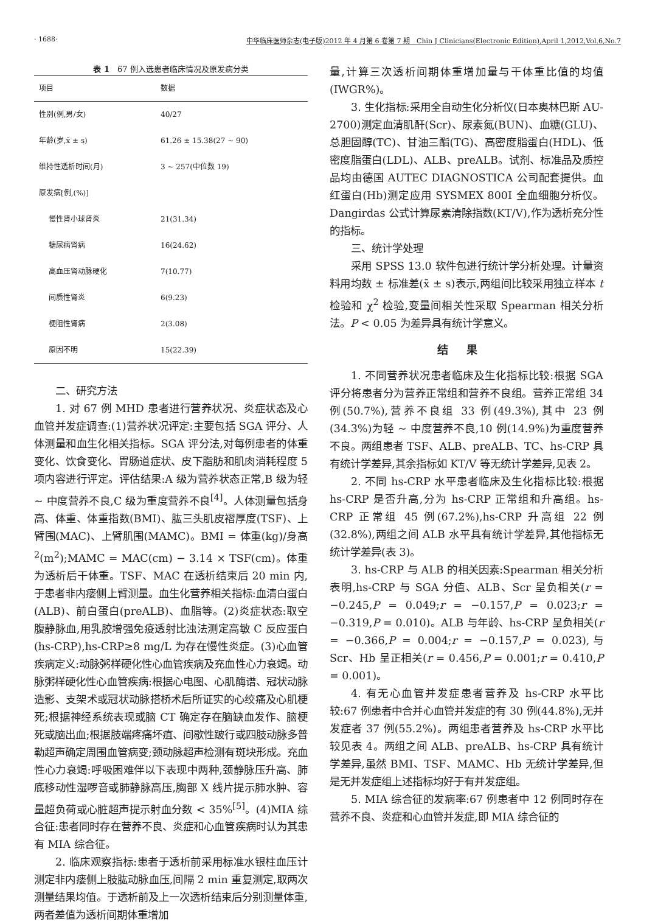· 1688· 中华临床医师杂志(电子版)2012 年 4 月第 6 卷第 7 期　Chin J Clinicians(Electronic Edition),April 1,2012,Vol.6,No.7
表 1　67 例入选患者临床情况及原发病分类
| 项目 | 数据 |
| --- | --- |
| 性别(例,男/女) | 40/27 |
| 年龄(岁,x̄ ± s) | 61.26 ± 15.38(27 ~ 90) |
| 维持性透析时间(月) | 3 ~ 257(中位数 19) |
| 原发病[例,(%)] | |
| 慢性肾小球肾炎 | 21(31.34) |
| 糖尿病肾病 | 16(24.62) |
| 高血压肾动脉硬化 | 7(10.77) |
| 间质性肾炎 | 6(9.23) |
| 梗阻性肾病 | 2(3.08) |
| 原因不明 | 15(22.39) |
二、研究方法
1. 对 67 例 MHD 患者进行营养状况、炎症状态及心血管并发症调查:(1)营养状况评定:主要包括 SGA 评分、人体测量和血生化相关指标。SGA 评分法,对每例患者的体重变化、饮食变化、胃肠道症状、皮下脂肪和肌肉消耗程度 5 项内容进行评定。评估结果:A 级为营养状态正常,B 级为轻 ~ 中度营养不良,C 级为重度营养不良<sup>[4]</sup>。人体测量包括身高、体重、体重指数(BMI)、肱三头肌皮褶厚度(TSF)、上臂围(MAC)、上臂肌围(MAMC)。BMI = 体重(kg)/身高<sup>2</sup>(m<sup>2</sup>);MAMC = MAC(cm) − 3.14 × TSF(cm)。体重为透析后干体重。TSF、MAC 在透析结束后 20 min 内,于患者非内瘘侧上臂测量。血生化营养相关指标:血清白蛋白(ALB)、前白蛋白(preALB)、血脂等。(2)炎症状态:取空腹静脉血,用乳胶增强免疫透射比浊法测定高敏 C 反应蛋白(hs-CRP),hs-CRP≥8 mg/L 为存在慢性炎症。(3)心血管疾病定义:动脉粥样硬化性心血管疾病及充血性心力衰竭。动脉粥样硬化性心血管疾病:根据心电图、心肌酶谱、冠状动脉造影、支架术或冠状动脉搭桥术后所证实的心绞痛及心肌梗死;根据神经系统表现或脑 CT 确定存在脑缺血发作、脑梗死或脑出血;根据肢端疼痛坏疽、间歇性跛行或四肢动脉多普勒超声确定周围血管病变;颈动脉超声检测有斑块形成。充血性心力衰竭:呼吸困难伴以下表现中两种,颈静脉压升高、肺底移动性湿啰音或肺静脉高压,胸部 X 线片提示肺水肿、容量超负荷或心脏超声提示射血分数 < 35%<sup>[5]</sup>。(4)MIA 综合征:患者同时存在营养不良、炎症和心血管疾病时认为其患有 MIA 综合征。
2. 临床观察指标:患者于透析前采用标准水银柱血压计测定非内瘘侧上肢肱动脉血压,间隔 2 min 重复测定,取两次测量结果均值。于透析前及上一次透析结束后分别测量体重,两者差值为透析间期体重增加
量,计算三次透析间期体重增加量与干体重比值的均值(IWGR%)。
3. 生化指标:采用全自动生化分析仪(日本奥林巴斯 AU-2700)测定血清肌酐(Scr)、尿素氮(BUN)、血糖(GLU)、总胆固醇(TC)、甘油三酯(TG)、高密度脂蛋白(HDL)、低密度脂蛋白(LDL)、ALB、preALB。试剂、标准品及质控品均由德国 AUTEC DIAGNOSTICA 公司配套提供。血红蛋白(Hb)测定应用 SYSMEX 800I 全血细胞分析仪。Dangirdas 公式计算尿素清除指数(KT/V),作为透析充分性的指标。
三、统计学处理
采用 SPSS 13.0 软件包进行统计学分析处理。计量资料用均数 ± 标准差(x̄ ± s)表示,两组间比较采用独立样本 t 检验和 χ<sup>2</sup> 检验,变量间相关性采取 Spearman 相关分析法。P < 0.05 为差异具有统计学意义。
结果
1. 不同营养状况患者临床及生化指标比较:根据 SGA 评分将患者分为营养正常组和营养不良组。营养正常组 34 例(50.7%),营养不良组 33 例(49.3%),其中 23 例(34.3%)为轻 ~ 中度营养不良,10 例(14.9%)为重度营养不良。两组患者 TSF、ALB、preALB、TC、hs-CRP 具有统计学差异,其余指标如 KT/V 等无统计学差异,见表 2。
2. 不同 hs-CRP 水平患者临床及生化指标比较:根据 hs-CRP 是否升高,分为 hs-CRP 正常组和升高组。hs-CRP 正常组 45 例(67.2%),hs-CRP 升高组 22 例(32.8%),两组之间 ALB 水平具有统计学差异,其他指标无统计学差异(表 3)。
3. hs-CRP 与 ALB 的相关因素:Spearman 相关分析表明,hs-CRP 与 SGA 分值、ALB、Scr 呈负相关(r = −0.245,P = 0.049;r = −0.157,P = 0.023;r = −0.319,P = 0.010)。ALB 与年龄、hs-CRP 呈负相关(r = −0.366,P = 0.004;r = −0.157,P = 0.023),与 Scr、Hb 呈正相关(r = 0.456,P = 0.001;r = 0.410,P = 0.001)。
4. 有无心血管并发症患者营养及 hs-CRP 水平比较:67 例患者中合并心血管并发症的有 30 例(44.8%),无并发症者 37 例(55.2%)。两组患者营养及 hs-CRP 水平比较见表 4。两组之间 ALB、preALB、hs-CRP 具有统计学差异,虽然 BMI、TSF、MAMC、Hb 无统计学差异,但是无并发症组上述指标均好于有并发症组。
5. MIA 综合征的发病率:67 例患者中 12 例同时存在营养不良、炎症和心血管并发症,即 MIA 综合征的